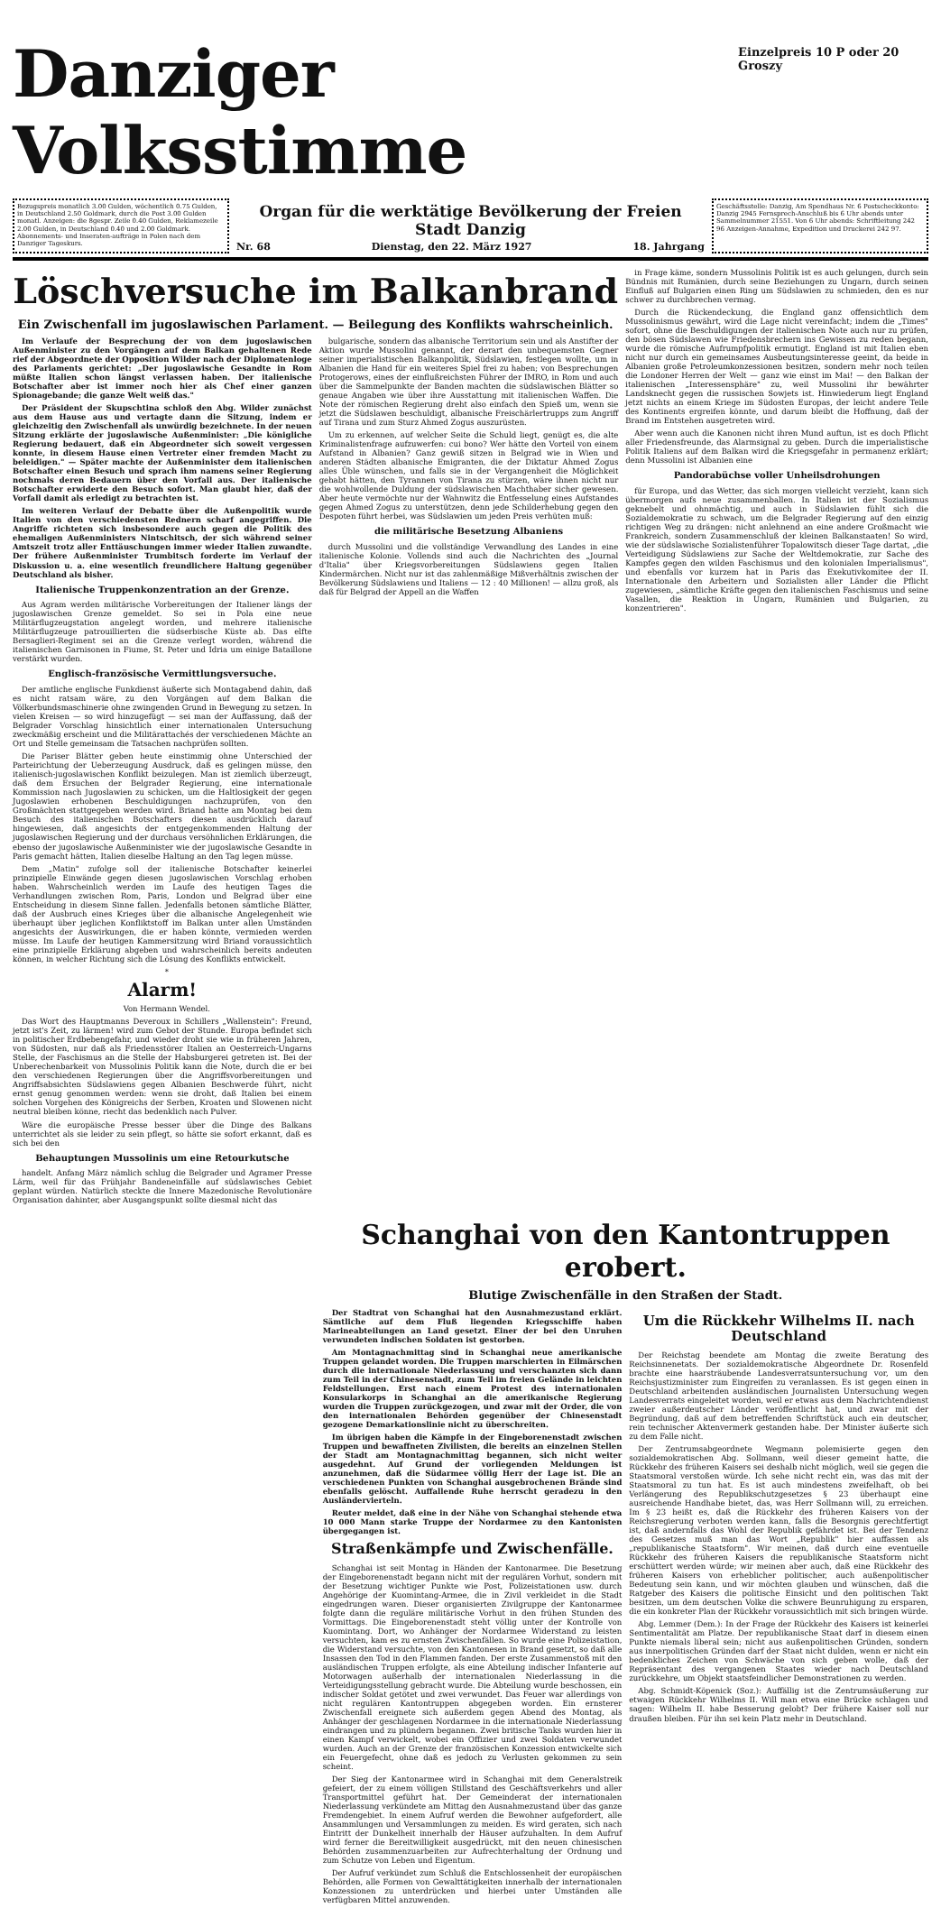Danziger Volksstimme
Einzelpreis 10 P oder 20 Groszy
Bezugspreis monatlich 3.00 Gulden, wöchentlich 0.75 Gulden, in Deutschland 2.50 Goldmark, durch die Post 3.00 Gulden monatl. Anzeigen: die 8gespr. Zeile 0.40 Gulden, Reklamezeile 2.00 Gulden, in Deutschland 0.40 und 2.00 Goldmark. Abonnements- und Inseraten-aufträge in Polen nach dem Danziger Tageskurs.
Organ für die werktätige Bevölkerung der Freien Stadt Danzig
Nr. 68 Dienstag, den 22. März 1927 18. Jahrgang
Geschäftsstelle: Danzig, Am Spendhaus Nr. 6 Postscheckkonto: Danzig 2945 Fernsprech-Anschluß bis 6 Uhr abends unter Sammelnummer 21551. Von 6 Uhr abends: Schriftleitung 242 96 Anzeigen-Annahme, Expedition und Druckerei 242 97.
Löschversuche im Balkanbrand
Ein Zwischenfall im jugoslawischen Parlament. — Beilegung des Konflikts wahrscheinlich.
Im Verlaufe der Besprechung der von dem jugoslawischen Außenminister zu den Vorgängen auf dem Balkan gehaltenen Rede rief der Abgeordnete der Opposition Wilder nach der Diplomatenloge des Parlaments gerichtet: „Der jugoslawische Gesandte in Rom müßte Italien schon längst verlassen haben. Der italienische Botschafter aber ist immer noch hier als Chef einer ganzen Spionagebande; die ganze Welt weiß das."
Der Präsident der Skupschtina schloß den Abg. Wilder zunächst aus dem Hause aus und vertagte dann die Sitzung, indem er gleichzeitig den Zwischenfall als unwürdig bezeichnete. In der neuen Sitzung erklärte der jugoslawische Außenminister: „Die königliche Regierung bedauert, daß ein Abgeordneter sich soweit vergessen konnte, in diesem Hause einen Vertreter einer fremden Macht zu beleidigen." — Später machte der Außenminister dem italienischen Botschafter einen Besuch und sprach ihm namens seiner Regierung nochmals deren Bedauern über den Vorfall aus. Der italienische Botschafter erwiderte den Besuch sofort. Man glaubt hier, daß der Vorfall damit als erledigt zu betrachten ist.
Im weiteren Verlauf der Debatte über die Außenpolitik wurde Italien von den verschiedensten Rednern scharf angegriffen. Die Angriffe richteten sich insbesondere auch gegen die Politik des ehemaligen Außenministers Nintschitsch, der sich während seiner Amtszeit trotz aller Enttäuschungen immer wieder Italien zuwandte. Der frühere Außenminister Trumbitsch forderte im Verlauf der Diskussion u. a. eine wesentlich freundlichere Haltung gegenüber Deutschland als bisher.
Italienische Truppenkonzentration an der Grenze.
Aus Agram werden militärische Vorbereitungen der Italiener längs der jugoslawischen Grenze gemeldet. So sei in Pola eine neue Militärflugzeugstation angelegt worden, und mehrere italienische Militärflugzeuge patrouillierten die südserbische Küste ab. Das elfte Bersaglieri-Regiment sei an die Grenze verlegt worden, während die italienischen Garnisonen in Fiume, St. Peter und Idria um einige Bataillone verstärkt wurden.
Englisch-französische Vermittlungsversuche.
Der amtliche englische Funkdienst äußerte sich Montagabend dahin, daß es nicht ratsam wäre, zu den Vorgängen auf dem Balkan die Völkerbundsmaschinerie ohne zwingenden Grund in Bewegung zu setzen. In vielen Kreisen — so wird hinzugefügt — sei man der Auffassung, daß der Belgrader Vorschlag hinsichtlich einer internationalen Untersuchung zweckmäßig erscheint und die Militärattachés der verschiedenen Mächte an Ort und Stelle gemeinsam die Tatsachen nachprüfen sollten.
Die Pariser Blätter geben heute einstimmig ohne Unterschied der Parteirichtung der Ueberzeugung Ausdruck, daß es gelingen müsse, den italienisch-jugoslawischen Konflikt beizulegen. Man ist ziemlich überzeugt, daß dem Ersuchen der Belgrader Regierung, eine internationale Kommission nach Jugoslawien zu schicken, um die Haltlosigkeit der gegen Jugoslawien erhobenen Beschuldigungen nachzuprüfen, von den Großmächten stattgegeben werden wird. Briand hatte am Montag bei dem Besuch des italienischen Botschafters diesen ausdrücklich darauf hingewiesen, daß angesichts der entgegenkommenden Haltung der jugoslawischen Regierung und der durchaus versöhnlichen Erklärungen, die ebenso der jugoslawische Außenminister wie der jugoslawische Gesandte in Paris gemacht hätten, Italien dieselbe Haltung an den Tag legen müsse.
Dem „Matin" zufolge soll der italienische Botschafter keinerlei prinzipielle Einwände gegen diesen jugoslawischen Vorschlag erhoben haben. Wahrscheinlich werden im Laufe des heutigen Tages die Verhandlungen zwischen Rom, Paris, London und Belgrad über eine Entscheidung in diesem Sinne fallen. Jedenfalls betonen sämtliche Blätter, daß der Ausbruch eines Krieges über die albanische Angelegenheit wie überhaupt über jeglichen Konfliktstoff im Balkan unter allen Umständen angesichts der Auswirkungen, die er haben könnte, vermieden werden müsse. Im Laufe der heutigen Kammersitzung wird Briand voraussichtlich eine prinzipielle Erklärung abgeben und wahrscheinlich bereits andeuten können, in welcher Richtung sich die Lösung des Konflikts entwickelt.
*
Alarm!
Von Hermann Wendel.
Das Wort des Hauptmanns Deveroux in Schillers „Wallenstein": Freund, jetzt ist's Zeit, zu lärmen! wird zum Gebot der Stunde. Europa befindet sich in politischer Erdbebengefahr, und wieder droht sie wie in früheren Jahren, von Südosten, nur daß als Friedensstörer Italien an Oesterreich-Ungarns Stelle, der Faschismus an die Stelle der Habsburgerei getreten ist. Bei der Unberechenbarkeit von Mussolinis Politik kann die Note, durch die er bei den verschiedenen Regierungen über die Angriffsvorbereitungen und Angriffsabsichten Südslawiens gegen Albanien Beschwerde führt, nicht ernst genug genommen werden: wenn sie droht, daß Italien bei einem solchen Vorgehen des Königreichs der Serben, Kroaten und Slowenen nicht neutral bleiben könne, riecht das bedenklich nach Pulver.
Wäre die europäische Presse besser über die Dinge des Balkans unterrichtet als sie leider zu sein pflegt, so hätte sie sofort erkannt, daß es sich bei den
Behauptungen Mussolinis um eine Retourkutsche
handelt. Anfang März nämlich schlug die Belgrader und Agramer Presse Lärm, weil für das Frühjahr Bandeneinfälle auf südslawisches Gebiet geplant würden. Natürlich steckte die Innere Mazedonische Revolutionäre Organisation dahinter, aber Ausgangspunkt sollte diesmal nicht das
bulgarische, sondern das albanische Territorium sein und als Anstifter der Aktion wurde Mussolini genannt, der derart den unbequemsten Gegner seiner imperialistischen Balkanpolitik, Südslawien, festlegen wollte, um in Albanien die Hand für ein weiteres Spiel frei zu haben; von Besprechungen Protogerows, eines der einflußreichsten Führer der IMRO, in Rom und auch über die Sammelpunkte der Banden machten die südslawischen Blätter so genaue Angaben wie über ihre Ausstattung mit italienischen Waffen. Die Note der römischen Regierung dreht also einfach den Spieß um, wenn sie jetzt die Südslawen beschuldigt, albanische Freischärlertrupps zum Angriff auf Tirana und zum Sturz Ahmed Zogus auszurüsten.
Um zu erkennen, auf welcher Seite die Schuld liegt, genügt es, die alte Kriminalistenfrage aufzuwerfen: cui bono? Wer hätte den Vorteil von einem Aufstand in Albanien? Ganz gewiß sitzen in Belgrad wie in Wien und anderen Städten albanische Emigranten, die der Diktatur Ahmed Zogus alles Üble wünschen, und falls sie in der Vergangenheit die Möglichkeit gehabt hätten, den Tyrannen von Tirana zu stürzen, wäre ihnen nicht nur die wohlwollende Duldung der südslawischen Machthaber sicher gewesen. Aber heute vermöchte nur der Wahnwitz die Entfesselung eines Aufstandes gegen Ahmed Zogus zu unterstützen, denn jede Schilderhebung gegen den Despoten führt herbei, was Südslawien um jeden Preis verhüten muß:
die militärische Besetzung Albaniens
durch Mussolini und die vollständige Verwandlung des Landes in eine italienische Kolonie. Vollends sind auch die Nachrichten des „Journal d'Italia" über Kriegsvorbereitungen Südslawiens gegen Italien Kindermärchen. Nicht nur ist das zahlenmäßige Mißverhältnis zwischen der Bevölkerung Südslawiens und Italiens — 12 : 40 Millionen! — allzu groß, als daß für Belgrad der Appell an die Waffen
in Frage käme, sondern Mussolinis Politik ist es auch gelungen, durch sein Bündnis mit Rumänien, durch seine Beziehungen zu Ungarn, durch seinen Einfluß auf Bulgarien einen Ring um Südslawien zu schmieden, den es nur schwer zu durchbrechen vermag.
Durch die Rückendeckung, die England ganz offensichtlich dem Mussolinismus gewährt, wird die Lage nicht vereinfacht; indem die „Times" sofort, ohne die Beschuldigungen der italienischen Note auch nur zu prüfen, den bösen Südslawen wie Friedensbrechern ins Gewissen zu reden begann, wurde die römische Aufrumpfpolitik ermutigt. England ist mit Italien eben nicht nur durch ein gemeinsames Ausbeutungsinteresse geeint, da beide in Albanien große Petroleumkonzessionen besitzen, sondern mehr noch teilen die Londoner Herren der Welt — ganz wie einst im Mai! — den Balkan der italienischen „Interessensphäre" zu, weil Mussolini ihr bewährter Landsknecht gegen die russischen Sowjets ist. Hinwiederum liegt England jetzt nichts an einem Kriege im Südosten Europas, der leicht andere Teile des Kontinents ergreifen könnte, und darum bleibt die Hoffnung, daß der Brand im Entstehen ausgetreten wird.
Aber wenn auch die Kanonen nicht ihren Mund auftun, ist es doch Pflicht aller Friedensfreunde, das Alarmsignal zu geben. Durch die imperialistische Politik Italiens auf dem Balkan wird die Kriegsgefahr in permanenz erklärt; denn Mussolini ist Albanien eine
Pandorabüchse voller Unheilsdrohungen
für Europa, und das Wetter, das sich morgen vielleicht verzieht, kann sich übermorgen aufs neue zusammenballen. In Italien ist der Sozialismus geknebelt und ohnmächtig, und auch in Südslawien fühlt sich die Sozialdemokratie zu schwach, um die Belgrader Regierung auf den einzig richtigen Weg zu drängen: nicht anlehnend an eine andere Großmacht wie Frankreich, sondern Zusammenschluß der kleinen Balkanstaaten! So wird, wie der südslawische Sozialistenführer Topalowitsch dieser Tage dartat, „die Verteidigung Südslawiens zur Sache der Weltdemokratie, zur Sache des Kampfes gegen den wilden Faschismus und den kolonialen Imperialismus", und ebenfalls vor kurzem hat in Paris das Exekutivkomitee der II. Internationale den Arbeitern und Sozialisten aller Länder die Pflicht zugewiesen, „sämtliche Kräfte gegen den italienischen Faschismus und seine Vasallen, die Reaktion in Ungarn, Rumänien und Bulgarien, zu konzentrieren".
Schanghai von den Kantontruppen erobert.
Blutige Zwischenfälle in den Straßen der Stadt.
Der Stadtrat von Schanghai hat den Ausnahmezustand erklärt. Sämtliche auf dem Fluß liegenden Kriegsschiffe haben Marineabteilungen an Land gesetzt. Einer der bei den Unruhen verwundeten indischen Soldaten ist gestorben.
Am Montagnachmittag sind in Schanghai neue amerikanische Truppen gelandet worden. Die Truppen marschierten in Eilmärschen durch die internationale Niederlassung und verschanzten sich dann zum Teil in der Chinesenstadt, zum Teil im freien Gelände in leichten Feldstellungen. Erst nach einem Protest des internationalen Konsularkorps in Schanghai an die amerikanische Regierung wurden die Truppen zurückgezogen, und zwar mit der Order, die von den internationalen Behörden gegenüber der Chinesenstadt gezogene Demarkationslinie nicht zu überschreiten.
Im übrigen haben die Kämpfe in der Eingeborenenstadt zwischen Truppen und bewaffneten Zivilisten, die bereits an einzelnen Stellen der Stadt am Montagnachmittag begannen, sich nicht weiter ausgedehnt. Auf Grund der vorliegenden Meldungen ist anzunehmen, daß die Südarmee völlig Herr der Lage ist. Die an verschiedenen Punkten von Schanghai ausgebrochenen Brände sind ebenfalls gelöscht. Auffallende Ruhe herrscht geradezu in den Ausländervierteln.
Reuter meldet, daß eine in der Nähe von Schanghai stehende etwa 10 000 Mann starke Truppe der Nordarmee zu den Kantonisten übergegangen ist.
Straßenkämpfe und Zwischenfälle.
Schanghai ist seit Montag in Händen der Kantonarmee. Die Besetzung der Eingeborenenstadt begann nicht mit der regulären Vorhut, sondern mit der Besetzung wichtiger Punkte wie Post, Polizeistationen usw. durch Angehörige der Kuomintang-Armee, die in Zivil verkleidet in die Stadt eingedrungen waren. Dieser organisierten Zivilgruppe der Kantonarmee folgte dann die reguläre militärische Vorhut in den frühen Stunden des Vormittags. Die Eingeborenenstadt steht völlig unter der Kontrolle von Kuomintang. Dort, wo Anhänger der Nordarmee Widerstand zu leisten versuchten, kam es zu ernsten Zwischenfällen. So wurde eine Polizeistation, die Widerstand versuchte, von den Kantonesen in Brand gesetzt, so daß alle Insassen den Tod in den Flammen fanden. Der erste Zusammenstoß mit den ausländischen Truppen erfolgte, als eine Abteilung indischer Infanterie auf Motorwagen außerhalb der internationalen Niederlassung in die Verteidigungsstellung gebracht wurde. Die Abteilung wurde beschossen, ein indischer Soldat getötet und zwei verwundet. Das Feuer war allerdings von nicht regulären Kantontruppen abgegeben worden. Ein ernsterer Zwischenfall ereignete sich außerdem gegen Abend des Montag, als Anhänger der geschlagenen Nordarmee in die internationale Niederlassung eindrangen und zu plündern begannen. Zwei britische Tanks wurden hier in einen Kampf verwickelt, wobei ein Offizier und zwei Soldaten verwundet wurden. Auch an der Grenze der französischen Konzession entwickelte sich ein Feuergefecht, ohne daß es jedoch zu Verlusten gekommen zu sein scheint.
Der Sieg der Kantonarmee wird in Schanghai mit dem Generalstreik gefeiert, der zu einem völligen Stillstand des Geschäftsverkehrs und aller Transportmittel geführt hat. Der Gemeinderat der internationalen Niederlassung verkündete am Mittag den Ausnahmezustand über das ganze Fremdengebiet. In einem Aufruf werden die Bewohner aufgefordert, alle Ansammlungen und Versammlungen zu meiden. Es wird geraten, sich nach Eintritt der Dunkelheit innerhalb der Häuser aufzuhalten. In dem Aufruf wird ferner die Bereitwilligkeit ausgedrückt, mit den neuen chinesischen Behörden zusammenzuarbeiten zur Aufrechterhaltung der Ordnung und zum Schutze von Leben und Eigentum.
Der Aufruf verkündet zum Schluß die Entschlossenheit der europäischen Behörden, alle Formen von Gewalttätigkeiten innerhalb der internationalen Konzessionen zu unterdrücken und hierbei unter Umständen alle verfügbaren Mittel anzuwenden.
Um die Rückkehr Wilhelms II. nach Deutschland
Der Reichstag beendete am Montag die zweite Beratung des Reichsinnenetats. Der sozialdemokratische Abgeordnete Dr. Rosenfeld brachte eine haarsträubende Landesverratsuntersuchung vor, um den Reichsjustizminister zum Eingreifen zu veranlassen. Es ist gegen einen in Deutschland arbeitenden ausländischen Journalisten Untersuchung wegen Landesverrats eingeleitet worden, weil er etwas aus dem Nachrichtendienst zweier außerdeutscher Länder veröffentlicht hat, und zwar mit der Begründung, daß auf dem betreffenden Schriftstück auch ein deutscher, rein technischer Aktenvermerk gestanden habe. Der Minister äußerte sich zu dem Falle nicht.
Der Zentrumsabgeordnete Wegmann polemisierte gegen den sozialdemokratischen Abg. Sollmann, weil dieser gemeint hatte, die Rückkehr des früheren Kaisers sei deshalb nicht möglich, weil sie gegen die Staatsmoral verstoßen würde. Ich sehe nicht recht ein, was das mit der Staatsmoral zu tun hat. Es ist auch mindestens zweifelhaft, ob bei Verlängerung des Republikschutzgesetzes § 23 überhaupt eine ausreichende Handhabe bietet, das, was Herr Sollmann will, zu erreichen. Im § 23 heißt es, daß die Rückkehr des früheren Kaisers von der Reichsregierung verboten werden kann, falls die Besorgnis gerechtfertigt ist, daß andernfalls das Wohl der Republik gefährdet ist. Bei der Tendenz des Gesetzes muß man das Wort „Republik" hier auffassen als „republikanische Staatsform". Wir meinen, daß durch eine eventuelle Rückkehr des früheren Kaisers die republikanische Staatsform nicht erschüttert werden würde; wir meinen aber auch, daß eine Rückkehr des früheren Kaisers von erheblicher politischer, auch außenpolitischer Bedeutung sein kann, und wir möchten glauben und wünschen, daß die Ratgeber des Kaisers die politische Einsicht und den politischen Takt besitzen, um dem deutschen Volke die schwere Beunruhigung zu ersparen, die ein konkreter Plan der Rückkehr voraussichtlich mit sich bringen würde.
Abg. Lemmer (Dem.): In der Frage der Rückkehr des Kaisers ist keinerlei Sentimentalität am Platze. Der republikanische Staat darf in diesem einen Punkte niemals liberal sein; nicht aus außenpolitischen Gründen, sondern aus innerpolitischen Gründen darf der Staat nicht dulden, wenn er nicht ein bedenkliches Zeichen von Schwäche von sich geben wolle, daß der Repräsentant des vergangenen Staates wieder nach Deutschland zurückkehre, um Objekt staatsfeindlicher Demonstrationen zu werden.
Abg. Schmidt-Köpenick (Soz.): Auffällig ist die Zentrumsäußerung zur etwaigen Rückkehr Wilhelms II. Will man etwa eine Brücke schlagen und sagen: Wilhelm II. habe Besserung gelobt? Der frühere Kaiser soll nur draußen bleiben. Für ihn sei kein Platz mehr in Deutschland.